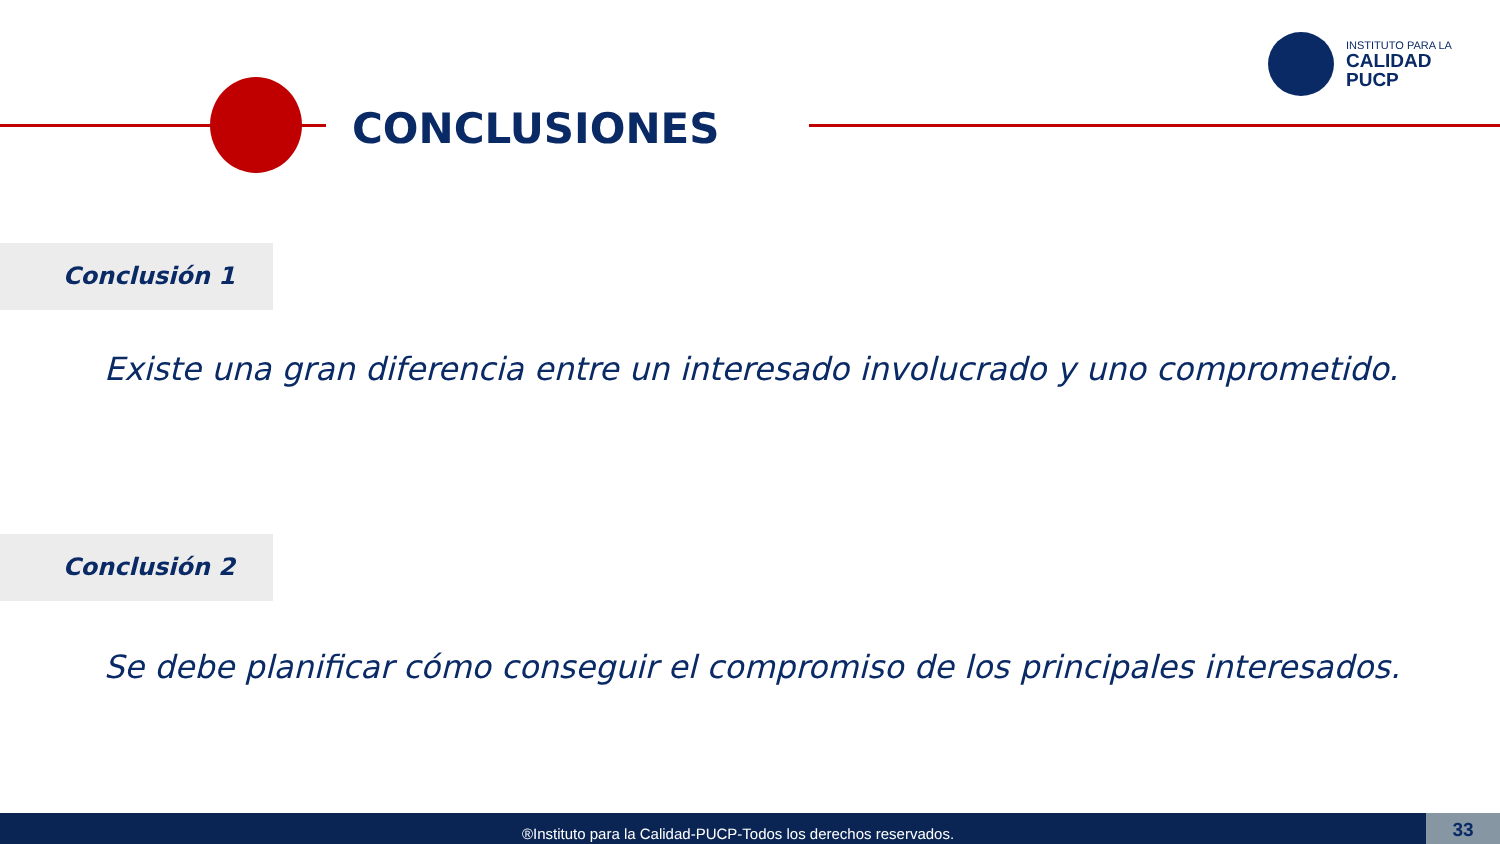CONCLUSIONES
INSTITUTO PARA LA
CALIDAD
PUCP
Conclusión 1
Existe una gran diferencia entre un interesado involucrado y uno comprometido.
Conclusión 2
Se debe planificar cómo conseguir el compromiso de los principales interesados.
®Instituto para la Calidad-PUCP-Todos los derechos reservados.
33